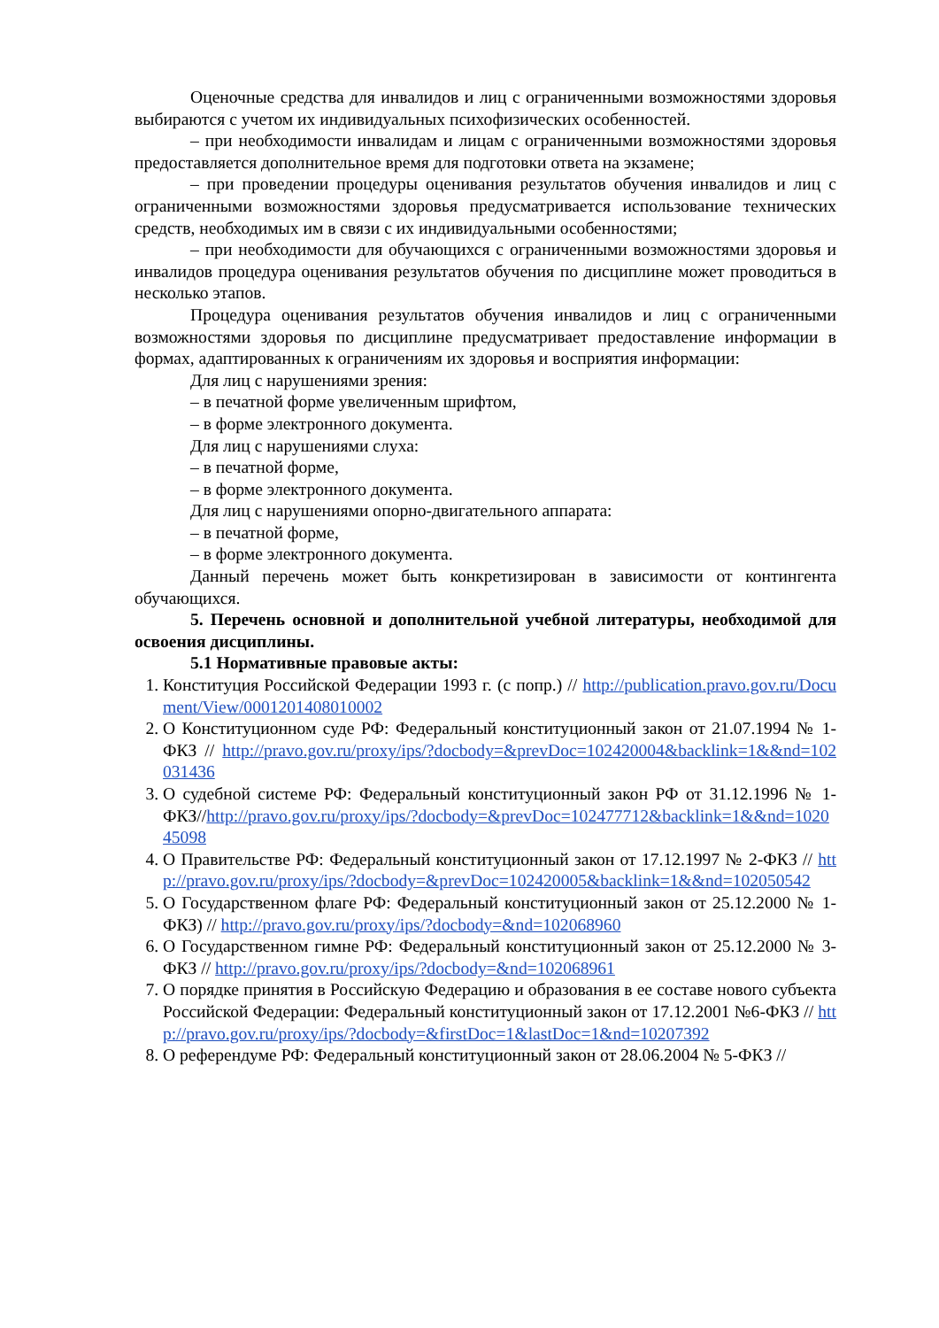Оценочные средства для инвалидов и лиц с ограниченными возможностями здоровья выбираются с учетом их индивидуальных психофизических особенностей.
– при необходимости инвалидам и лицам с ограниченными возможностями здоровья предоставляется дополнительное время для подготовки ответа на экзамене;
– при проведении процедуры оценивания результатов обучения инвалидов и лиц с ограниченными возможностями здоровья предусматривается использование технических средств, необходимых им в связи с их индивидуальными особенностями;
– при необходимости для обучающихся с ограниченными возможностями здоровья и инвалидов процедура оценивания результатов обучения по дисциплине может проводиться в несколько этапов.
Процедура оценивания результатов обучения инвалидов и лиц с ограниченными возможностями здоровья по дисциплине предусматривает предоставление информации в формах, адаптированных к ограничениям их здоровья и восприятия информации:
Для лиц с нарушениями зрения:
– в печатной форме увеличенным шрифтом,
– в форме электронного документа.
Для лиц с нарушениями слуха:
– в печатной форме,
– в форме электронного документа.
Для лиц с нарушениями опорно-двигательного аппарата:
– в печатной форме,
– в форме электронного документа.
Данный перечень может быть конкретизирован в зависимости от контингента обучающихся.
5. Перечень основной и дополнительной учебной литературы, необходимой для освоения дисциплины.
5.1 Нормативные правовые акты:
1. Конституция Российской Федерации 1993 г. (с попр.) // http://publication.pravo.gov.ru/Document/View/0001201408010002
2. О Конституционном суде РФ: Федеральный конституционный закон от 21.07.1994 № 1-ФКЗ // http://pravo.gov.ru/proxy/ips/?docbody=&prevDoc=102420004&backlink=1&&nd=102031436
3. О судебной системе РФ: Федеральный конституционный закон РФ от 31.12.1996 № 1-ФКЗ//http://pravo.gov.ru/proxy/ips/?docbody=&prevDoc=102477712&backlink=1&&nd=102045098
4. О Правительстве РФ: Федеральный конституционный закон от 17.12.1997 № 2-ФКЗ // http://pravo.gov.ru/proxy/ips/?docbody=&prevDoc=102420005&backlink=1&&nd=102050542
5. О Государственном флаге РФ: Федеральный конституционный закон от 25.12.2000 № 1-ФКЗ) // http://pravo.gov.ru/proxy/ips/?docbody=&nd=102068960
6. О Государственном гимне РФ: Федеральный конституционный закон от 25.12.2000 № 3-ФКЗ // http://pravo.gov.ru/proxy/ips/?docbody=&nd=102068961
7. О порядке принятия в Российскую Федерацию и образования в ее составе нового субъекта Российской Федерации: Федеральный конституционный закон от 17.12.2001 №6-ФКЗ // http://pravo.gov.ru/proxy/ips/?docbody=&firstDoc=1&lastDoc=1&nd=10207392
8. О референдуме РФ: Федеральный конституционный закон от 28.06.2004 № 5-ФКЗ //